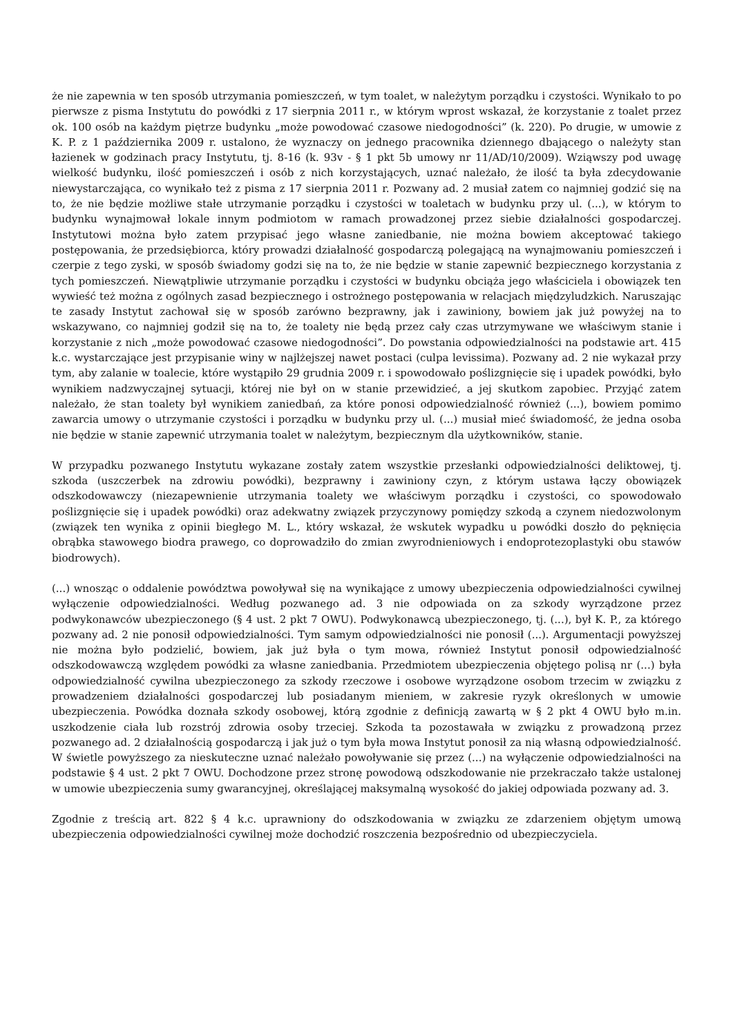że nie zapewnia w ten sposób utrzymania pomieszczeń, w tym toalet, w należytym porządku i czystości. Wynikało to po pierwsze z pisma Instytutu do powódki z 17 sierpnia 2011 r., w którym wprost wskazał, że korzystanie z toalet przez ok. 100 osób na każdym piętrze budynku „może powodować czasowe niedogodności” (k. 220). Po drugie, w umowie z K. P. z 1 października 2009 r. ustalono, że wyznaczy on jednego pracownika dziennego dbającego o należyty stan łazienek w godzinach pracy Instytutu, tj. 8-16 (k. 93v - § 1 pkt 5b umowy nr 11/AD/10/2009). Wziąwszy pod uwagę wielkość budynku, ilość pomieszczeń i osób z nich korzystających, uznać należało, że ilość ta była zdecydowanie niewystarczająca, co wynikało też z pisma z 17 sierpnia 2011 r. Pozwany ad. 2 musiał zatem co najmniej godzić się na to, że nie będzie możliwe stałe utrzymanie porządku i czystości w toaletach w budynku przy ul. (...), w którym to budynku wynajmował lokale innym podmiotom w ramach prowadzonej przez siebie działalności gospodarczej. Instytutowi można było zatem przypisać jego własne zaniedbanie, nie można bowiem akceptować takiego postępowania, że przedsiębiorca, który prowadzi działalność gospodarczą polegającą na wynajmowaniu pomieszczeń i czerpie z tego zyski, w sposób świadomy godzi się na to, że nie będzie w stanie zapewnić bezpiecznego korzystania z tych pomieszczeń. Niewątpliwie utrzymanie porządku i czystości w budynku obciąża jego właściciela i obowiązek ten wywieść też można z ogólnych zasad bezpiecznego i ostrożnego postępowania w relacjach międzyludzkich. Naruszając te zasady Instytut zachował się w sposób zarówno bezprawny, jak i zawiniony, bowiem jak już powyżej na to wskazywano, co najmniej godził się na to, że toalety nie będą przez cały czas utrzymywane we właściwym stanie i korzystanie z nich „może powodować czasowe niedogodności”. Do powstania odpowiedzialności na podstawie art. 415 k.c. wystarczające jest przypisanie winy w najlżejszej nawet postaci (culpa levissima). Pozwany ad. 2 nie wykazał przy tym, aby zalanie w toalecie, które wystąpiło 29 grudnia 2009 r. i spowodowało poślizgnięcie się i upadek powódki, było wynikiem nadzwyczajnej sytuacji, której nie był on w stanie przewidzieć, a jej skutkom zapobiec. Przyjąć zatem należało, że stan toalety był wynikiem zaniedbań, za które ponosi odpowiedzialność również (...), bowiem pomimo zawarcia umowy o utrzymanie czystości i porządku w budynku przy ul. (...) musiał mieć świadomość, że jedna osoba nie będzie w stanie zapewnić utrzymania toalet w należytym, bezpiecznym dla użytkowników, stanie.
W przypadku pozwanego Instytutu wykazane zostały zatem wszystkie przesłanki odpowiedzialności deliktowej, tj. szkoda (uszczerbek na zdrowiu powódki), bezprawny i zawiniony czyn, z którym ustawa łączy obowiązek odszkodowawczy (niezapewnienie utrzymania toalety we właściwym porządku i czystości, co spowodowało poślizgnięcie się i upadek powódki) oraz adekwatny związek przyczynowy pomiędzy szkodą a czynem niedozwolonym (związek ten wynika z opinii biegłego M. L., który wskazał, że wskutek wypadku u powódki doszło do pęknięcia obrąbka stawowego biodra prawego, co doprowadziło do zmian zwyrodnieniowych i endoprotezoplastyki obu stawów biodrowych).
(...) wnosząc o oddalenie powództwa powoływał się na wynikające z umowy ubezpieczenia odpowiedzialności cywilnej wyłączenie odpowiedzialności. Według pozwanego ad. 3 nie odpowiada on za szkody wyrządzone przez podwykonawców ubezpieczonego (§ 4 ust. 2 pkt 7 OWU). Podwykonawcą ubezpieczonego, tj. (...), był K. P., za którego pozwany ad. 2 nie ponosił odpowiedzialności. Tym samym odpowiedzialności nie ponosił (...). Argumentacji powyższej nie można było podzielić, bowiem, jak już była o tym mowa, również Instytut ponosił odpowiedzialność odszkodowawczą względem powódki za własne zaniedbania. Przedmiotem ubezpieczenia objętego polisą nr (...) była odpowiedzialność cywilna ubezpieczonego za szkody rzeczowe i osobowe wyrządzone osobom trzecim w związku z prowadzeniem działalności gospodarczej lub posiadanym mieniem, w zakresie ryzyk określonych w umowie ubezpieczenia. Powódka doznała szkody osobowej, którą zgodnie z definicją zawartą w § 2 pkt 4 OWU było m.in. uszkodzenie ciała lub rozstrój zdrowia osoby trzeciej. Szkoda ta pozostawała w związku z prowadzoną przez pozwanego ad. 2 działalnością gospodarczą i jak już o tym była mowa Instytut ponosił za nią własną odpowiedzialność. W świetle powyższego za nieskuteczne uznać należało powoływanie się przez (...) na wyłączenie odpowiedzialności na podstawie § 4 ust. 2 pkt 7 OWU. Dochodzone przez stronę powodową odszkodowanie nie przekraczało także ustalonej w umowie ubezpieczenia sumy gwarancyjnej, określającej maksymalną wysokość do jakiej odpowiada pozwany ad. 3.
Zgodnie z treścią art. 822 § 4 k.c. uprawniony do odszkodowania w związku ze zdarzeniem objętym umową ubezpieczenia odpowiedzialności cywilnej może dochodzić roszczenia bezpośrednio od ubezpieczyciela.